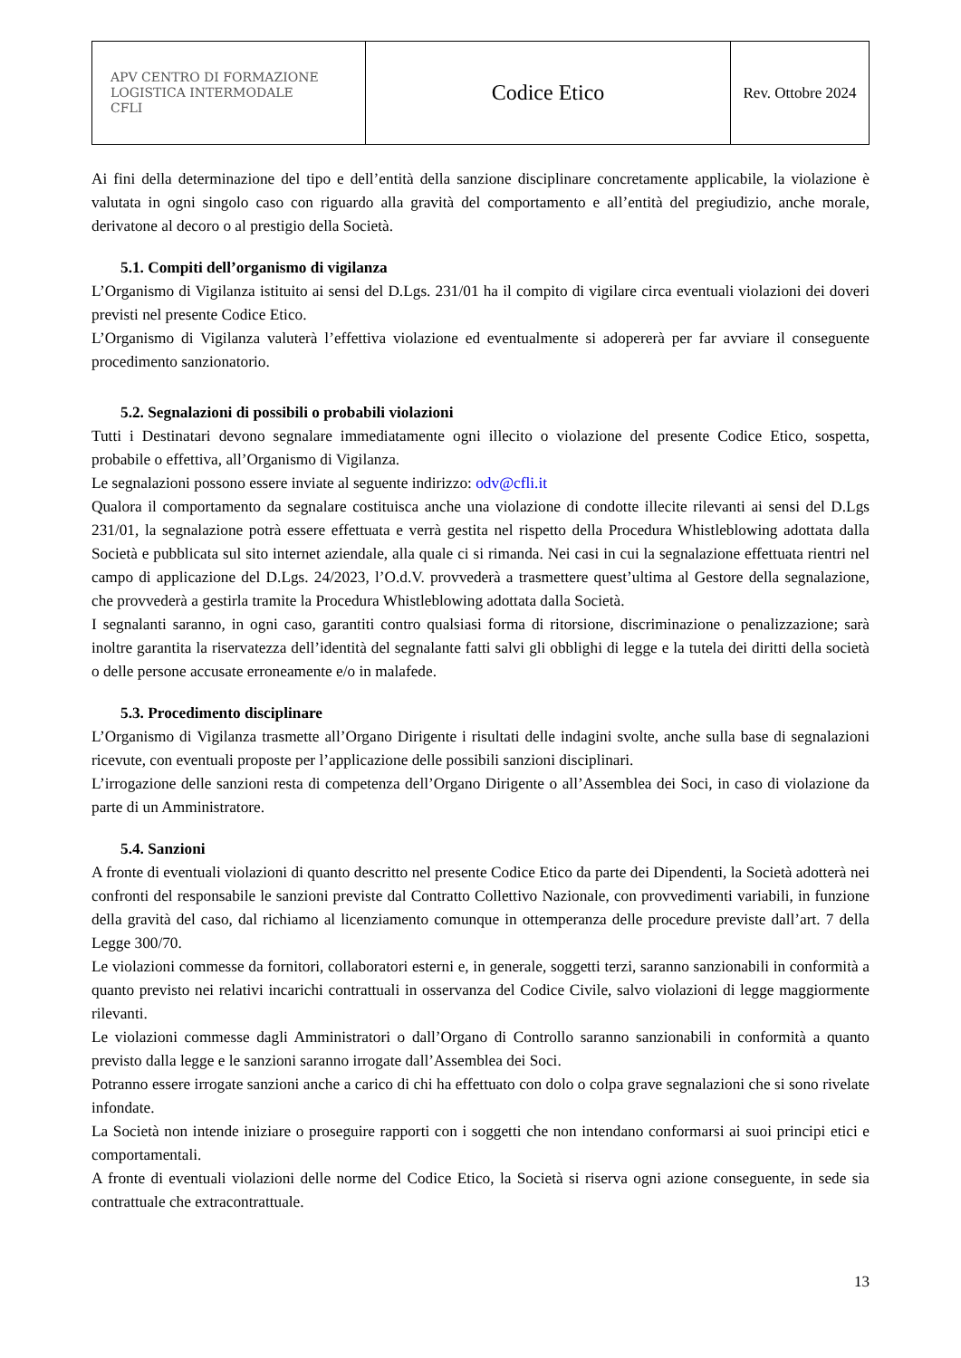| APV CENTRO DI FORMAZIONE LOGISTICA INTERMODALE CFLI | Codice Etico | Rev. Ottobre 2024 |
Ai fini della determinazione del tipo e dell’entità della sanzione disciplinare concretamente applicabile, la violazione è valutata in ogni singolo caso con riguardo alla gravità del comportamento e all’entità del pregiudizio, anche morale, derivatone al decoro o al prestigio della Società.
5.1. Compiti dell’organismo di vigilanza
L’Organismo di Vigilanza istituito ai sensi del D.Lgs. 231/01 ha il compito di vigilare circa eventuali violazioni dei doveri previsti nel presente Codice Etico.
L’Organismo di Vigilanza valuterà l’effettiva violazione ed eventualmente si adopererà per far avviare il conseguente procedimento sanzionatorio.
5.2. Segnalazioni di possibili o probabili violazioni
Tutti i Destinatari devono segnalare immediatamente ogni illecito o violazione del presente Codice Etico, sospetta, probabile o effettiva, all’Organismo di Vigilanza.
Le segnalazioni possono essere inviate al seguente indirizzo: odv@cfli.it
Qualora il comportamento da segnalare costituisca anche una violazione di condotte illecite rilevanti ai sensi del D.Lgs 231/01, la segnalazione potrà essere effettuata e verrà gestita nel rispetto della Procedura Whistleblowing adottata dalla Società e pubblicata sul sito internet aziendale, alla quale ci si rimanda. Nei casi in cui la segnalazione effettuata rientri nel campo di applicazione del D.Lgs. 24/2023, l’O.d.V. provvederà a trasmettere quest’ultima al Gestore della segnalazione, che provvederà a gestirla tramite la Procedura Whistleblowing adottata dalla Società.
I segnalanti saranno, in ogni caso, garantiti contro qualsiasi forma di ritorsione, discriminazione o penalizzazione; sarà inoltre garantita la riservatezza dell’identità del segnalante fatti salvi gli obblighi di legge e la tutela dei diritti della società o delle persone accusate erroneamente e/o in malafede.
5.3. Procedimento disciplinare
L’Organismo di Vigilanza trasmette all’Organo Dirigente i risultati delle indagini svolte, anche sulla base di segnalazioni ricevute, con eventuali proposte per l’applicazione delle possibili sanzioni disciplinari.
L’irrogazione delle sanzioni resta di competenza dell’Organo Dirigente o all’Assemblea dei Soci, in caso di violazione da parte di un Amministratore.
5.4. Sanzioni
A fronte di eventuali violazioni di quanto descritto nel presente Codice Etico da parte dei Dipendenti, la Società adotterà nei confronti del responsabile le sanzioni previste dal Contratto Collettivo Nazionale, con provvedimenti variabili, in funzione della gravità del caso, dal richiamo al licenziamento comunque in ottemperanza delle procedure previste dall’art. 7 della Legge 300/70.
Le violazioni commesse da fornitori, collaboratori esterni e, in generale, soggetti terzi, saranno sanzionabili in conformità a quanto previsto nei relativi incarichi contrattuali in osservanza del Codice Civile, salvo violazioni di legge maggiormente rilevanti.
Le violazioni commesse dagli Amministratori o dall’Organo di Controllo saranno sanzionabili in conformità a quanto previsto dalla legge e le sanzioni saranno irrogate dall’Assemblea dei Soci.
Potranno essere irrogate sanzioni anche a carico di chi ha effettuato con dolo o colpa grave segnalazioni che si sono rivelate infondate.
La Società non intende iniziare o proseguire rapporti con i soggetti che non intendano conformarsi ai suoi principi etici e comportamentali.
A fronte di eventuali violazioni delle norme del Codice Etico, la Società si riserva ogni azione conseguente, in sede sia contrattuale che extracontrattuale.
13